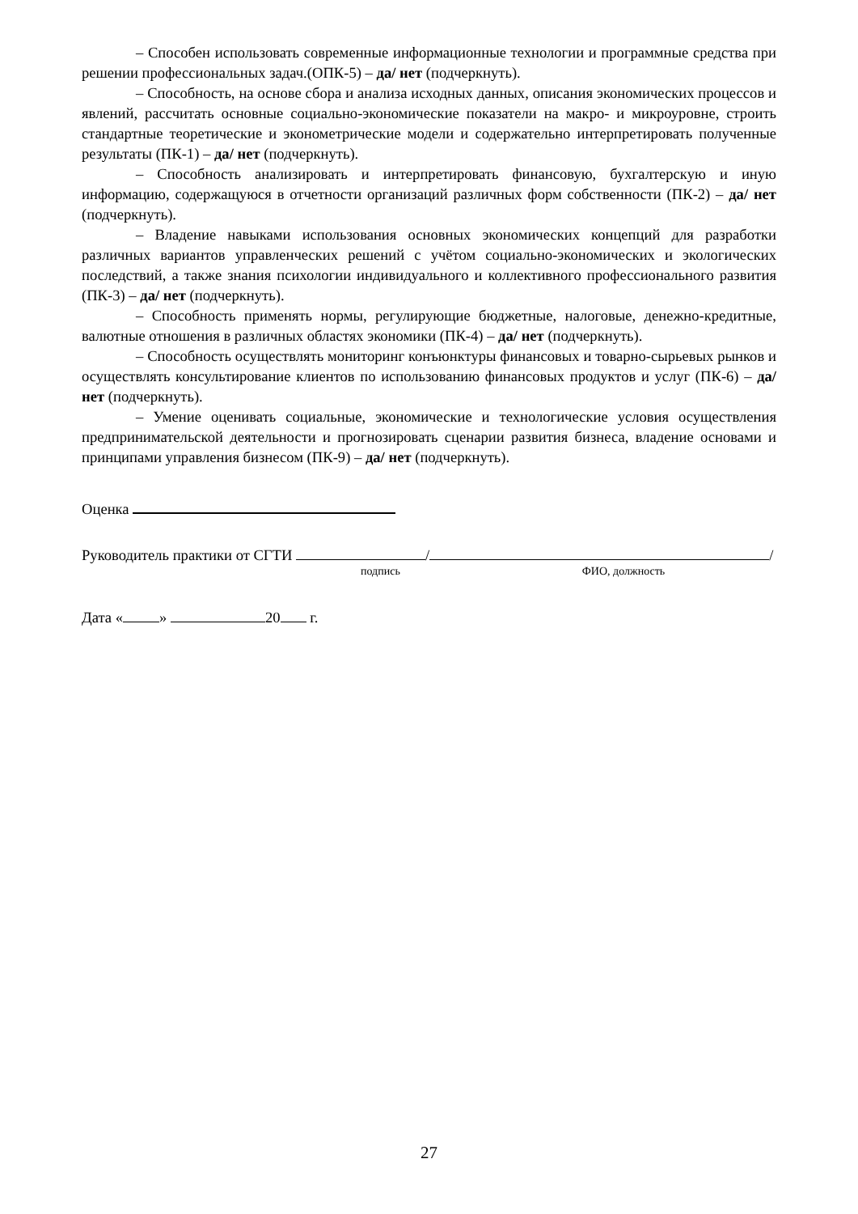– Способен использовать современные информационные технологии и программные средства при решении профессиональных задач.(ОПК-5) – да/ нет (подчеркнуть).
– Способность, на основе сбора и анализа исходных данных, описания экономических процессов и явлений, рассчитать основные социально-экономические показатели на макро- и микроуровне, строить стандартные теоретические и эконометрические модели и содержательно интерпретировать полученные результаты (ПК-1) – да/ нет (подчеркнуть).
– Способность анализировать и интерпретировать финансовую, бухгалтерскую и иную информацию, содержащуюся в отчетности организаций различных форм собственности (ПК-2) – да/ нет (подчеркнуть).
– Владение навыками использования основных экономических концепций для разработки различных вариантов управленческих решений с учётом социально-экономических и экологических последствий, а также знания психологии индивидуального и коллективного профессионального развития (ПК-3) – да/ нет (подчеркнуть).
– Способность применять нормы, регулирующие бюджетные, налоговые, денежно-кредитные, валютные отношения в различных областях экономики (ПК-4) – да/ нет (подчеркнуть).
– Способность осуществлять мониторинг конъюнктуры финансовых и товарно-сырьевых рынков и осуществлять консультирование клиентов по использованию финансовых продуктов и услуг (ПК-6) – да/ нет (подчеркнуть).
– Умение оценивать социальные, экономические и технологические условия осуществления предпринимательской деятельности и прогнозировать сценарии развития бизнеса, владение основами и принципами управления бизнесом (ПК-9) – да/ нет (подчеркнуть).
Оценка
Руководитель практики от СГТИ / /
подпись ФИО, должность
Дата « » 20 г.
27